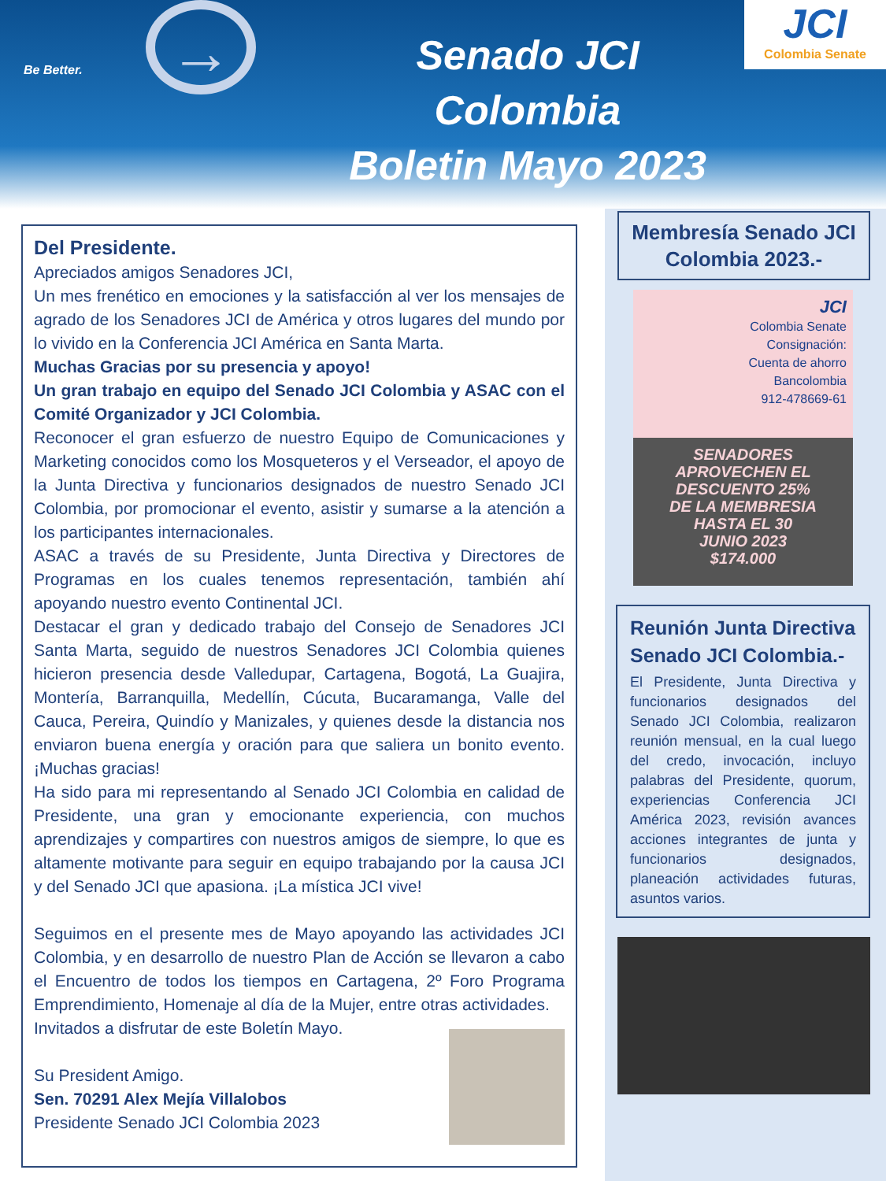Be Better. →
Senado JCI Colombia
Boletin Mayo 2023
JCI
Colombia Senate
Del Presidente.
Apreciados amigos Senadores JCI,
Un mes frenético en emociones y la satisfacción al ver los mensajes de agrado de los Senadores JCI de América y otros lugares del mundo por lo vivido en la Conferencia JCI América en Santa Marta.
Muchas Gracias por su presencia y apoyo!
Un gran trabajo en equipo del Senado JCI Colombia y ASAC con el Comité Organizador y JCI Colombia.
Reconocer el gran esfuerzo de nuestro Equipo de Comunicaciones y Marketing conocidos como los Mosqueteros y el Verseador, el apoyo de la Junta Directiva y funcionarios designados de nuestro Senado JCI Colombia, por promocionar el evento, asistir y sumarse a la atención a los participantes internacionales.
ASAC a través de su Presidente, Junta Directiva y Directores de Programas en los cuales tenemos representación, también ahí apoyando nuestro evento Continental JCI.
Destacar el gran y dedicado trabajo del Consejo de Senadores JCI Santa Marta, seguido de nuestros Senadores JCI Colombia quienes hicieron presencia desde Valledupar, Cartagena, Bogotá, La Guajira, Montería, Barranquilla, Medellín, Cúcuta, Bucaramanga, Valle del Cauca, Pereira, Quindío y Manizales, y quienes desde la distancia nos enviaron buena energía y oración para que saliera un bonito evento. ¡Muchas gracias!
Ha sido para mi representando al Senado JCI Colombia en calidad de Presidente, una gran y emocionante experiencia, con muchos aprendizajes y compartires con nuestros amigos de siempre, lo que es altamente motivante para seguir en equipo trabajando por la causa JCI y del Senado JCI que apasiona. ¡La mística JCI vive!
Seguimos en el presente mes de Mayo apoyando las actividades JCI Colombia, y en desarrollo de nuestro Plan de Acción se llevaron a cabo el Encuentro de todos los tiempos en Cartagena, 2º Foro Programa Emprendimiento, Homenaje al día de la Mujer, entre otras actividades.
Invitados a disfrutar de este Boletín Mayo.
Su President Amigo.
Sen. 70291 Alex Mejía Villalobos
Presidente Senado JCI Colombia 2023
Membresía Senado JCI Colombia 2023.-
JCI
Colombia Senate
Consignación:
Cuenta de ahorro
Bancolombia
912-478669-61
SENADORES
APROVECHEN EL
DESCUENTO 25%
DE LA MEMBRESIA
HASTA EL 30
JUNIO 2023
$174.000
Reunión Junta Directiva Senado JCI Colombia.-
El Presidente, Junta Directiva y funcionarios designados del Senado JCI Colombia, realizaron reunión mensual, en la cual luego del credo, invocación, incluyo palabras del Presidente, quorum, experiencias Conferencia JCI América 2023, revisión avances acciones integrantes de junta y funcionarios designados, planeación actividades futuras, asuntos varios.